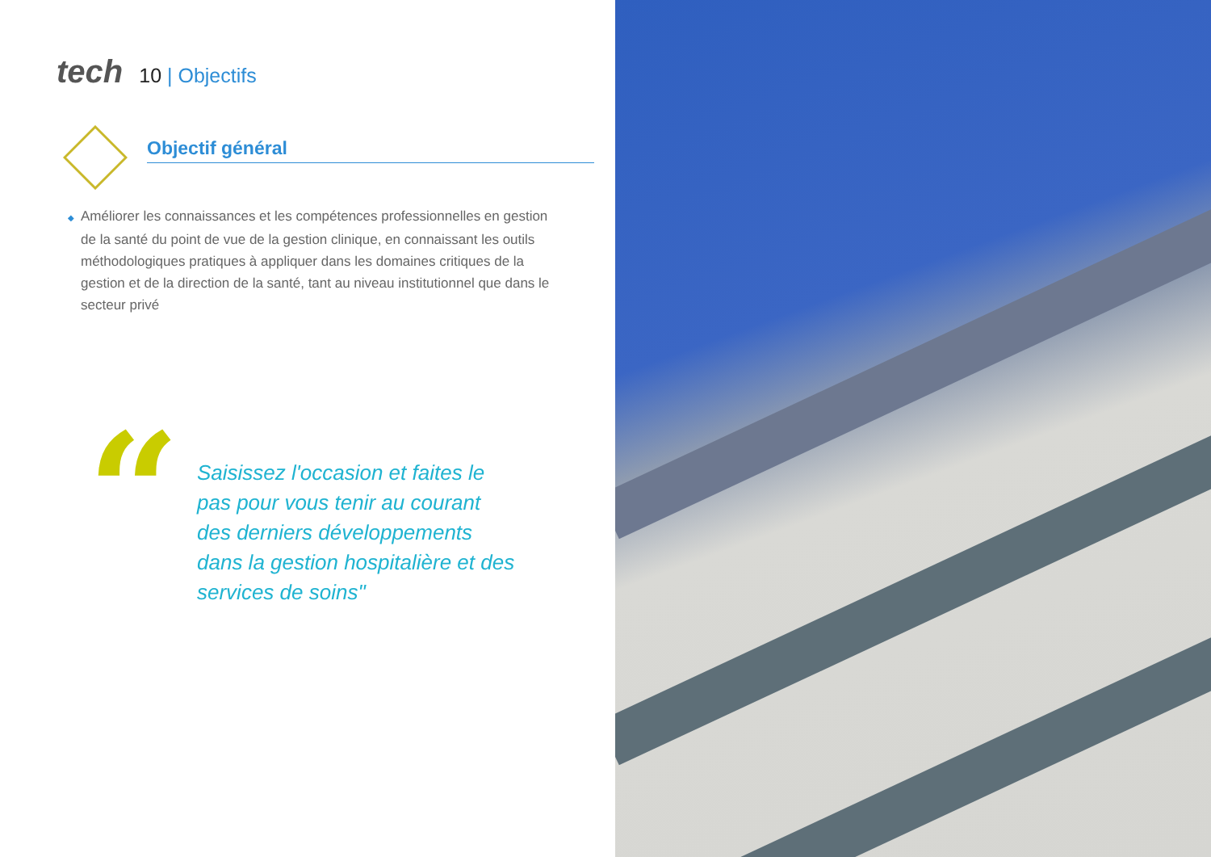tech
10 | Objectifs
Objectif général
◆ Améliorer les connaissances et les compétences professionnelles en gestion de la santé du point de vue de la gestion clinique, en connaissant les outils méthodologiques pratiques à appliquer dans les domaines critiques de la gestion et de la direction de la santé, tant au niveau institutionnel que dans le secteur privé
“
Saisissez l'occasion et faites le pas pour vous tenir au courant des derniers développements dans la gestion hospitalière et des services de soins"